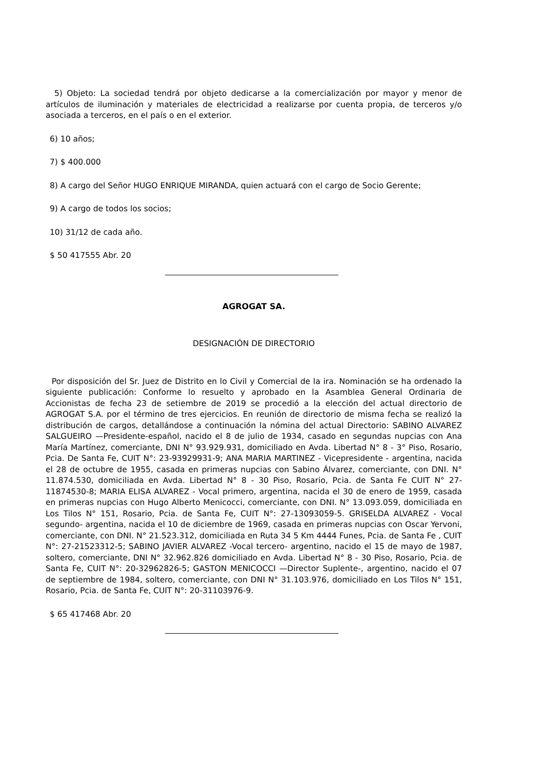5) Objeto: La sociedad tendrá por objeto dedicarse a la comercialización por mayor y menor de artículos de iluminación y materiales de electricidad a realizarse por cuenta propia, de terceros y/o asociada a terceros, en el país o en el exterior.
6) 10 años;
7) $ 400.000
8) A cargo del Señor HUGO ENRIQUE MIRANDA, quien actuará con el cargo de Socio Gerente;
9) A cargo de todos los socios;
10) 31/12 de cada año.
$ 50 417555 Abr. 20
AGROGAT SA.
DESIGNACIÓN DE DIRECTORIO
Por disposición del Sr. Juez de Distrito en lo Civil y Comercial de la ira. Nominación se ha ordenado la siguiente publicación: Conforme lo resuelto y aprobado en la Asamblea General Ordinaria de Accionistas de fecha 23 de setiembre de 2019 se procedió a la elección del actual directorio de AGROGAT S.A. por el término de tres ejercicios. En reunión de directorio de misma fecha se realizó la distribución de cargos, detallándose a continuación la nómina del actual Directorio: SABINO ALVAREZ SALGUEIRO —Presidente-español, nacido el 8 de julio de 1934, casado en segundas nupcias con Ana María Martínez, comerciante, DNI N° 93.929.931, domiciliado en Avda. Libertad N° 8 - 3° Piso, Rosario, Pcia. De Santa Fe, CUIT N°: 23-93929931-9; ANA MARIA MARTINEZ - Vicepresidente - argentina, nacida el 28 de octubre de 1955, casada en primeras nupcias con Sabino Álvarez, comerciante, con DNI. N° 11.874.530, domiciliada en Avda. Libertad N° 8 - 30 Piso, Rosario, Pcia. de Santa Fe CUIT N° 27-11874530-8; MARIA ELISA ALVAREZ - Vocal primero, argentina, nacida el 30 de enero de 1959, casada en primeras nupcias con Hugo Alberto Menicocci, comerciante, con DNI. N° 13.093.059, domiciliada en Los Tilos N° 151, Rosario, Pcia. de Santa Fe, CUIT N°: 27-13093059-5. GRISELDA ALVAREZ - Vocal segundo- argentina, nacida el 10 de diciembre de 1969, casada en primeras nupcias con Oscar Yervoni, comerciante, con DNI. N° 21.523.312, domiciliada en Ruta 34 5 Km 4444 Funes, Pcia. de Santa Fe , CUIT N°: 27-21523312-5; SABINO JAVIER ALVAREZ -Vocal tercero- argentino, nacido el 15 de mayo de 1987, soltero, comerciante, DNI N° 32.962.826 domiciliado en Avda. Libertad N° 8 - 30 Piso, Rosario, Pcia. de Santa Fe, CUIT N°: 20-32962826-5; GASTON MENICOCCI —Director Suplente-, argentino, nacido el 07 de septiembre de 1984, soltero, comerciante, con DNI N° 31.103.976, domiciliado en Los Tilos N° 151, Rosario, Pcia. de Santa Fe, CUIT N°: 20-31103976-9.
$ 65 417468 Abr. 20